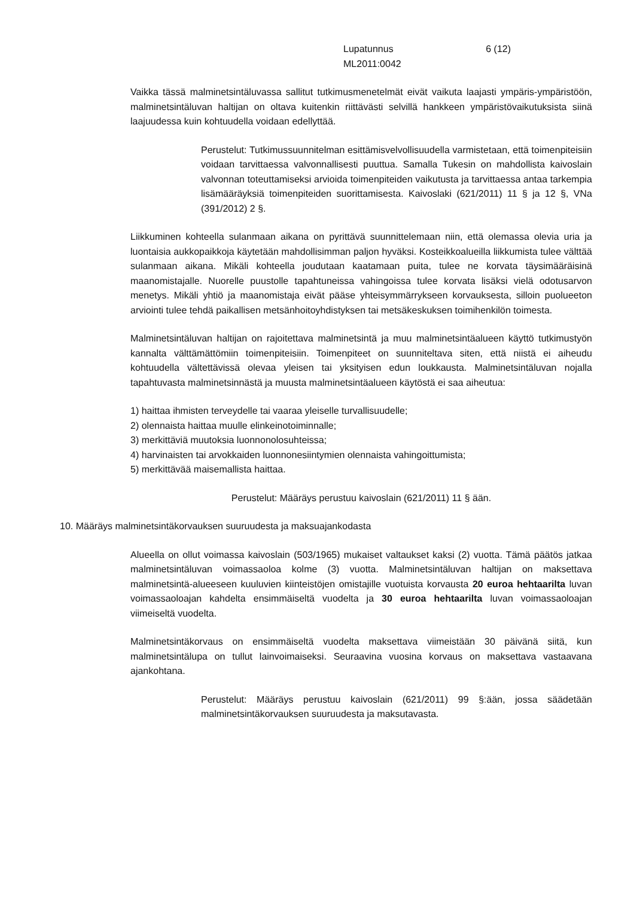Lupatunnus
ML2011:0042
6 (12)
Vaikka tässä malminetsintäluvassa sallitut tutkimusmenetelmät eivät vaikuta laajasti ympäris-ympäristöön, malminetsintäluvan haltijan on oltava kuitenkin riittävästi selvillä hankkeen ympäristövaikutuksista siinä laajuudessa kuin kohtuudella voidaan edellyttää.
Perustelut: Tutkimussuunnitelman esittämisvelvollisuudella varmistetaan, että toimenpiteisiin voidaan tarvittaessa valvonnallisesti puuttua. Samalla Tukesin on mahdollista kaivoslain valvonnan toteuttamiseksi arvioida toimenpiteiden vaikutusta ja tarvittaessa antaa tarkempia lisämääräyksiä toimenpiteiden suorittamisesta. Kaivoslaki (621/2011) 11 § ja 12 §, VNa (391/2012) 2 §.
Liikkuminen kohteella sulanmaan aikana on pyrittävä suunnittelemaan niin, että olemassa olevia uria ja luontaisia aukkopaikkoja käytetään mahdollisimman paljon hyväksi. Kosteikkoalueilla liikkumista tulee välttää sulanmaan aikana. Mikäli kohteella joudutaan kaatamaan puita, tulee ne korvata täysimääräisinä maanomistajalle. Nuorelle puustolle tapahtuneissa vahingoissa tulee korvata lisäksi vielä odotusarvon menetys. Mikäli yhtiö ja maanomistaja eivät pääse yhteisymmärrykseen korvauksesta, silloin puolueeton arviointi tulee tehdä paikallisen metsänhoitoyhdistyksen tai metsäkeskuksen toimihenkilön toimesta.
Malminetsintäluvan haltijan on rajoitettava malminetsintä ja muu malminetsintäalueen käyttö tutkimustyön kannalta välttämättömiin toimenpiteisiin. Toimenpiteet on suunniteltava siten, että niistä ei aiheudu kohtuudella vältettävissä olevaa yleisen tai yksityisen edun loukkausta. Malminetsintäluvan nojalla tapahtuvasta malminetsinnästä ja muusta malminetsintäalueen käytöstä ei saa aiheutua:
1) haittaa ihmisten terveydelle tai vaaraa yleiselle turvallisuudelle;
2) olennaista haittaa muulle elinkeinotoiminnalle;
3) merkittäviä muutoksia luonnonolosuhteissa;
4) harvinaisten tai arvokkaiden luonnonesiintymien olennaista vahingoittumista;
5) merkittävää maisemallista haittaa.
Perustelut: Määräys perustuu kaivoslain (621/2011) 11 § ään.
10. Määräys malminetsintäkorvauksen suuruudesta ja maksuajankodasta
Alueella on ollut voimassa kaivoslain (503/1965) mukaiset valtaukset kaksi (2) vuotta. Tämä päätös jatkaa malminetsintäluvan voimassaoloa kolme (3) vuotta. Malminetsintäluvan haltijan on maksettava malminetsintä-alueeseen kuuluvien kiinteistöjen omistajille vuotuista korvausta 20 euroa hehtaarilta luvan voimassaoloajan kahdelta ensimmäiseltä vuodelta ja 30 euroa hehtaarilta luvan voimassaoloajan viimeiseltä vuodelta.
Malminetsintäkorvaus on ensimmäiseltä vuodelta maksettava viimeistään 30 päivänä siitä, kun malminetsintälupa on tullut lainvoimaiseksi. Seuraavina vuosina korvaus on maksettava vastaavana ajankohtana.
Perustelut: Määräys perustuu kaivoslain (621/2011) 99 §:ään, jossa säädetään malminetsintäkorvauksen suuruudesta ja maksutavasta.